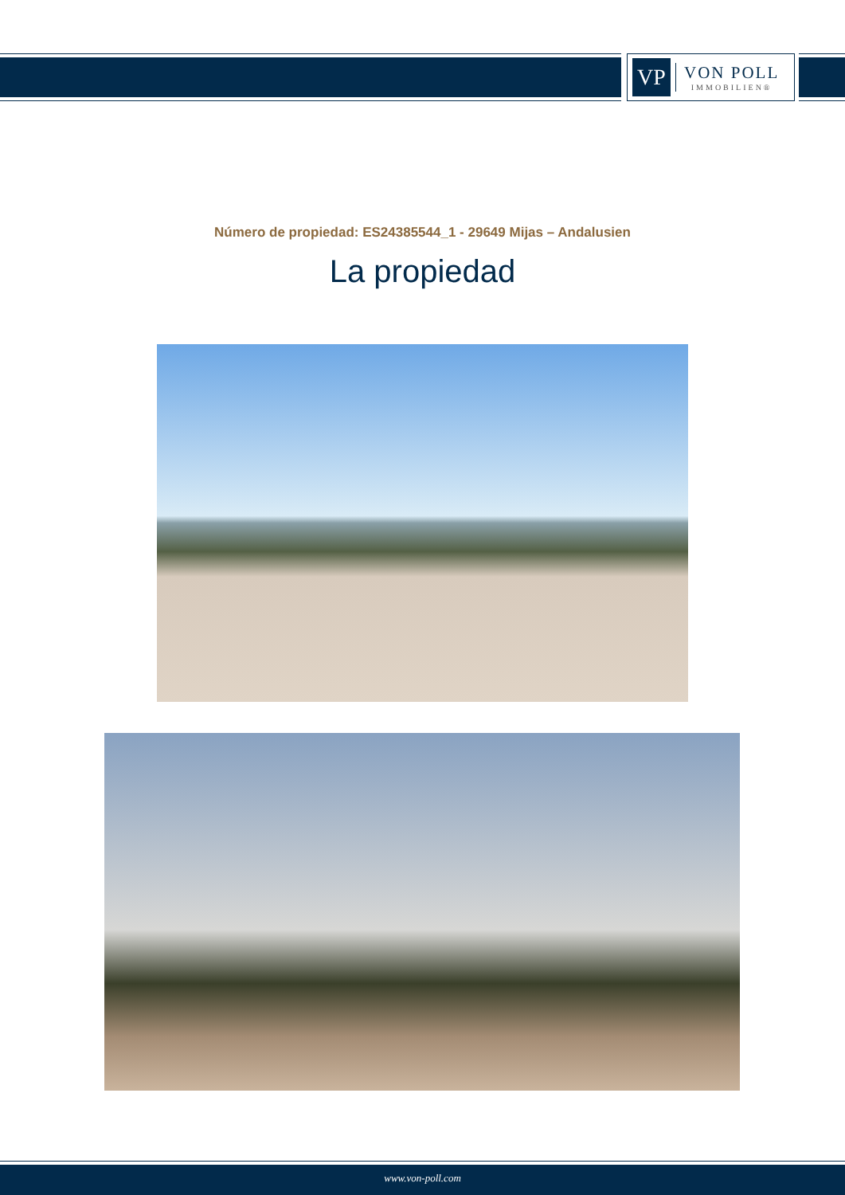VP
VON POLL
IMMOBILIEN®
Número de propiedad: ES24385544_1 - 29649 Mijas – Andalusien
La propiedad
www.von-poll.com